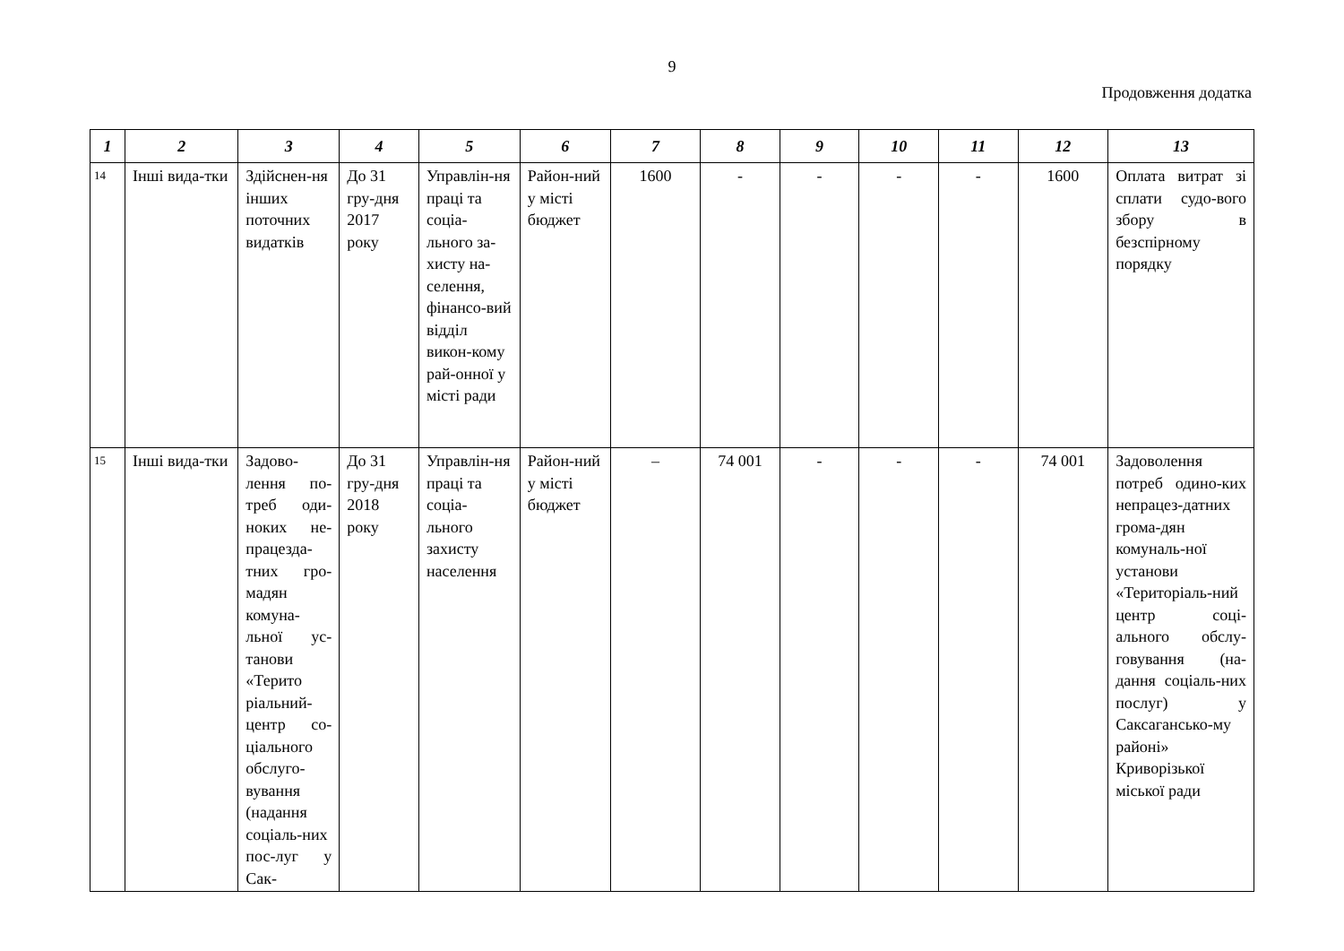9
Продовження додатка
| 1 | 2 | 3 | 4 | 5 | 6 | 7 | 8 | 9 | 10 | 11 | 12 | 13 |
| --- | --- | --- | --- | --- | --- | --- | --- | --- | --- | --- | --- | --- |
| 14 | Інші вида-тки | Здійснен-ня інших поточних видатків | До 31 гру-дня 2017 року | Управлін-ня праці та соціа-льного за-хисту на-селення, фінансо-вий відділ викон-кому рай-онної у місті ради | Район-ний у місті бюджет | 1600 | - | - | - | - | 1600 | Оплата витрат зі сплати судо-вого збору в безспірному порядку |
| 15 | Інші вида-тки | Задово-лення по-треб оди-ноких не-працезда-тних гро-мадян комуна-льної ус-танови «Терито ріальний-центр со-ціального обслуго-вування (надання соціаль-них пос-луг у Сак- | До 31 гру-дня 2018 року | Управлін-ня праці та соціа-льного захисту населення | Район-ний у місті бюджет | – | 74 001 | - | - | - | 74 001 | Задоволення потреб одино-ких непрацез-датних грома-дян комуналь-ної установи «Територіаль-ний центр соці-ального обслу-говування (на-дання соціаль-них послуг) у Саксагансько-му районі» Криворізької міської ради |